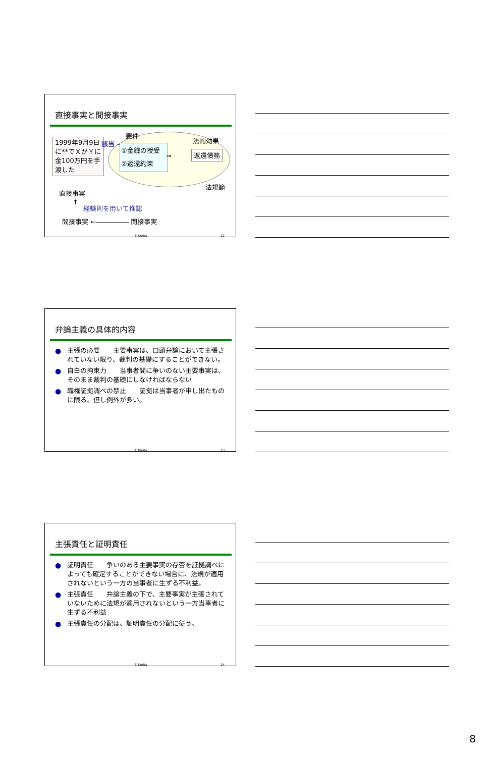直接事実と間接事実
1999年9月9日に**でＸがＹに金100万円を手渡した
該当 →
要件
①金銭の授受
②返還約束
⇒
法的効果
返還債務
法規範
直接事実
↑
経験則を用いて推認
間接事実 ←――――― 間接事実
T. Kurita 22
弁論主義の具体的内容
● 主張の必要　　主要事実は、口頭弁論において主張されていない限り、裁判の基礎にすることができない。
● 自白の拘束力　　当事者間に争いのない主要事実は、そのまま裁判の基礎にしなければならない
● 職権証拠調べの禁止　　証拠は当事者が申し出たものに限る。但し例外が多い。
T. Kurita 23
主張責任と証明責任
● 証明責任　　争いのある主要事実の存否を証拠調べによっても確定することができない場合に、法規が適用されないという一方の当事者に生ずる不利益。
● 主張責任　　弁論主義の下で、主要事実が主張されていないために法規が適用されないという一方当事者に生ずる不利益
● 主張責任の分配は、証明責任の分配に従う。
T. Kurita 24
8